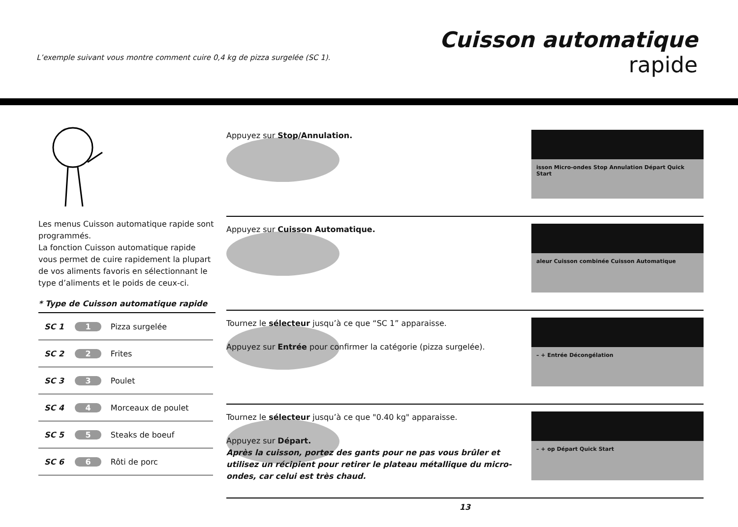L’exemple suivant vous montre comment cuire 0,4 kg de pizza surgelée (SC 1).
Cuisson automatique
rapide
Les menus Cuisson automatique rapide sont programmés.
La fonction Cuisson automatique rapide vous permet de cuire rapidement la plupart de vos aliments favoris en sélectionnant le type d’aliments et le poids de ceux-ci.
* Type de Cuisson automatique rapide
| SC 1 | 1 | Pizza surgelée |
| SC 2 | 2 | Frites |
| SC 3 | 3 | Poulet |
| SC 4 | 4 | Morceaux de poulet |
| SC 5 | 5 | Steaks de boeuf |
| SC 6 | 6 | Rôti de porc |
Appuyez sur Stop/Annulation.
isson Micro-ondes Stop Annulation Départ Quick Start
Appuyez sur Cuisson Automatique.
aleur Cuisson combinée Cuisson Automatique
Tournez le sélecteur jusqu’à ce que “SC 1” apparaisse.
Appuyez sur Entrée pour confirmer la catégorie (pizza surgelée).
– + Entrée Décongélation
Tournez le sélecteur jusqu’à ce que "0.40 kg" apparaisse.
Appuyez sur Départ.
Après la cuisson, portez des gants pour ne pas vous brûler et utilisez un récipient pour retirer le plateau métallique du micro-ondes, car celui est très chaud.
– + op Départ Quick Start
13